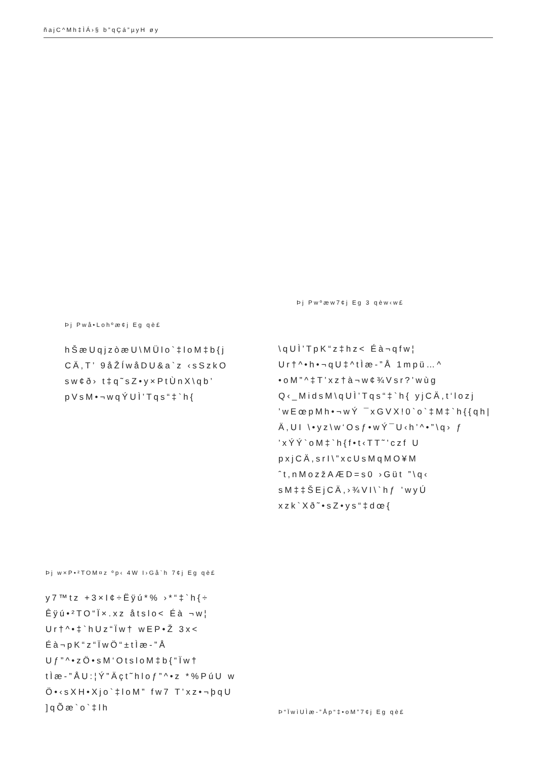ñajC^Mh‡ÌÁ›§ b”qÇá”µyH øy
Þj Pwºæw7¢j Eg 3 qèw‹w£
Þj Pwå•Lohºæ¢j Eg qè£
hŠæUqjzòæU\MÜlo`‡loM‡b{j CÄ,T’ 9åŽÍwåDU&a`z ‹sSzkO sw¢ð› t‡q˜sZ•y×PtÙnX\qb’ pVsM•¬wqÝUÌ’Tqs“‡`h{
\qUÌ’TpK“z‡hz< Éà¬qfw¦ Ur†^•h•¬qU‡^tÌæ-”Å 1mpü…^ •oM”^‡T’xz†à¬w¢¾Vsr?’wùg Q‹_MidsM\qUÌ’Tqs“‡`h{ yjCÄ,t‘lozj ’wEœpMh•¬wÝ ¯xGVX!0`o`‡M‡`h{{qh|Ä,UI \•yz\w‘Osƒ•wÝ¯U‹h’^•”\q› ƒ ’xÝÝ`oM‡`h{f•t‹TT˜’czf U pxjCÄ,srI\”xcUsMqMO¥M ˆt,nMozžAÆD=s0 ›Güt ”\q‹ sM‡‡ŠEjCÄ,›¾VI\`hƒ ’wyÚ xzk`Xð˜•sZ•ys“‡dœ{
Þj w×P•²TOM¤z ºp‹ 4W I›Gå`h 7¢j Eg qè£
y7™tz +3×I¢÷Ëÿú*% ›*“‡`h{÷ Êÿú•²TO“Ï×.xz åtslo< Éà ¬w¦ Ur†^•‡`hUz“Ïw† wEP•Ž 3x< Éà¬pK“z“ÏwÖ“±tÌæ-”Å Uƒ”^•zÖ•sM‘OtsloM‡b{“Ïw† tÌæ-”ÅU:¦Ý”Äçt˜hloƒ”^•z *%PúU w Ö•‹sXH•Xjo`‡loM” fw7 T’xz•¬þqU ]qÕæ`o`‡lh
Þ“ÏwìUÌæ-”Åp“‡•oM”7¢j Eg qè£